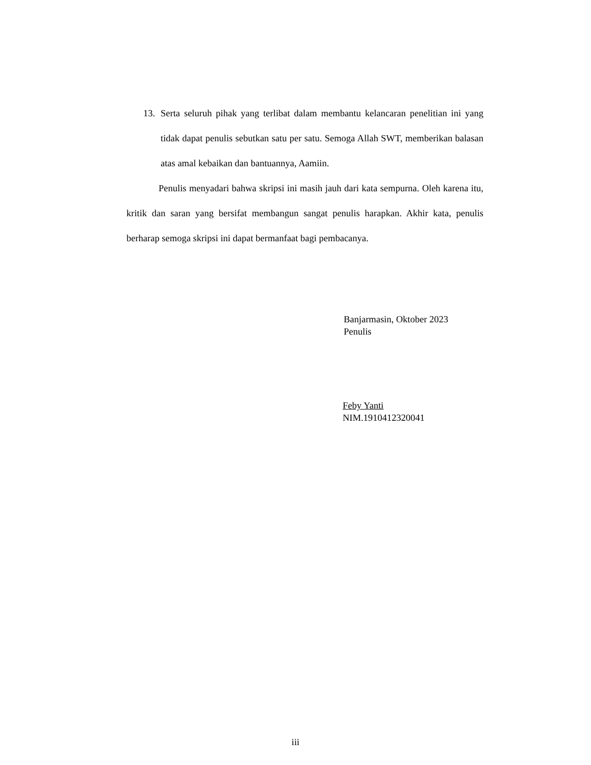13. Serta seluruh pihak yang terlibat dalam membantu kelancaran penelitian ini yang tidak dapat penulis sebutkan satu per satu. Semoga Allah SWT, memberikan balasan atas amal kebaikan dan bantuannya, Aamiin.
Penulis menyadari bahwa skripsi ini masih jauh dari kata sempurna. Oleh karena itu, kritik dan saran yang bersifat membangun sangat penulis harapkan. Akhir kata, penulis berharap semoga skripsi ini dapat bermanfaat bagi pembacanya.
Banjarmasin, Oktober 2023
Penulis
Feby Yanti
NIM.1910412320041
iii